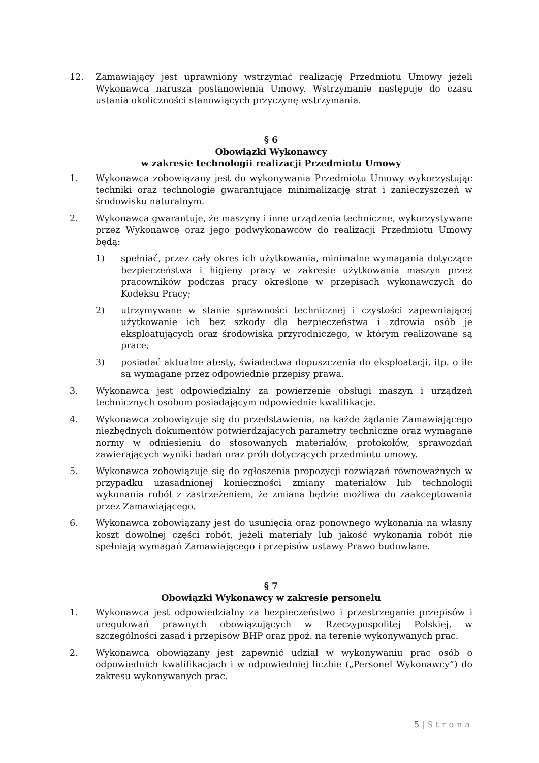12. Zamawiający jest uprawniony wstrzymać realizację Przedmiotu Umowy jeżeli Wykonawca narusza postanowienia Umowy. Wstrzymanie następuje do czasu ustania okoliczności stanowiących przyczynę wstrzymania.
§ 6
Obowiązki Wykonawcy
w zakresie technologii realizacji Przedmiotu Umowy
1. Wykonawca zobowiązany jest do wykonywania Przedmiotu Umowy wykorzystując techniki oraz technologie gwarantujące minimalizację strat i zanieczyszczeń w środowisku naturalnym.
2. Wykonawca gwarantuje, że maszyny i inne urządzenia techniczne, wykorzystywane przez Wykonawcę oraz jego podwykonawców do realizacji Przedmiotu Umowy będą:
1) spełniać, przez cały okres ich użytkowania, minimalne wymagania dotyczące bezpieczeństwa i higieny pracy w zakresie użytkowania maszyn przez pracowników podczas pracy określone w przepisach wykonawczych do Kodeksu Pracy;
2) utrzymywane w stanie sprawności technicznej i czystości zapewniającej użytkowanie ich bez szkody dla bezpieczeństwa i zdrowia osób je eksploatujących oraz środowiska przyrodniczego, w którym realizowane są prace;
3) posiadać aktualne atesty, świadectwa dopuszczenia do eksploatacji, itp. o ile są wymagane przez odpowiednie przepisy prawa.
3. Wykonawca jest odpowiedzialny za powierzenie obsługi maszyn i urządzeń technicznych osobom posiadającym odpowiednie kwalifikacje.
4. Wykonawca zobowiązuje się do przedstawienia, na każde żądanie Zamawiającego niezbędnych dokumentów potwierdzających parametry techniczne oraz wymagane normy w odniesieniu do stosowanych materiałów, protokołów, sprawozdań zawierających wyniki badań oraz prób dotyczących przedmiotu umowy.
5. Wykonawca zobowiązuje się do zgłoszenia propozycji rozwiązań równoważnych w przypadku uzasadnionej konieczności zmiany materiałów lub technologii wykonania robót z zastrzeżeniem, że zmiana będzie możliwa do zaakceptowania przez Zamawiającego.
6. Wykonawca zobowiązany jest do usunięcia oraz ponownego wykonania na własny koszt dowolnej części robót, jeżeli materiały lub jakość wykonania robót nie spełniają wymagań Zamawiającego i przepisów ustawy Prawo budowlane.
§ 7
Obowiązki Wykonawcy w zakresie personelu
1. Wykonawca jest odpowiedzialny za bezpieczeństwo i przestrzeganie przepisów i uregulowań prawnych obowiązujących w Rzeczypospolitej Polskiej, w szczególności zasad i przepisów BHP oraz ppoż. na terenie wykonywanych prac.
2. Wykonawca obowiązany jest zapewnić udział w wykonywaniu prac osób o odpowiednich kwalifikacjach i w odpowiedniej liczbie („Personel Wykonawcy”) do zakresu wykonywanych prac.
5 | Strona